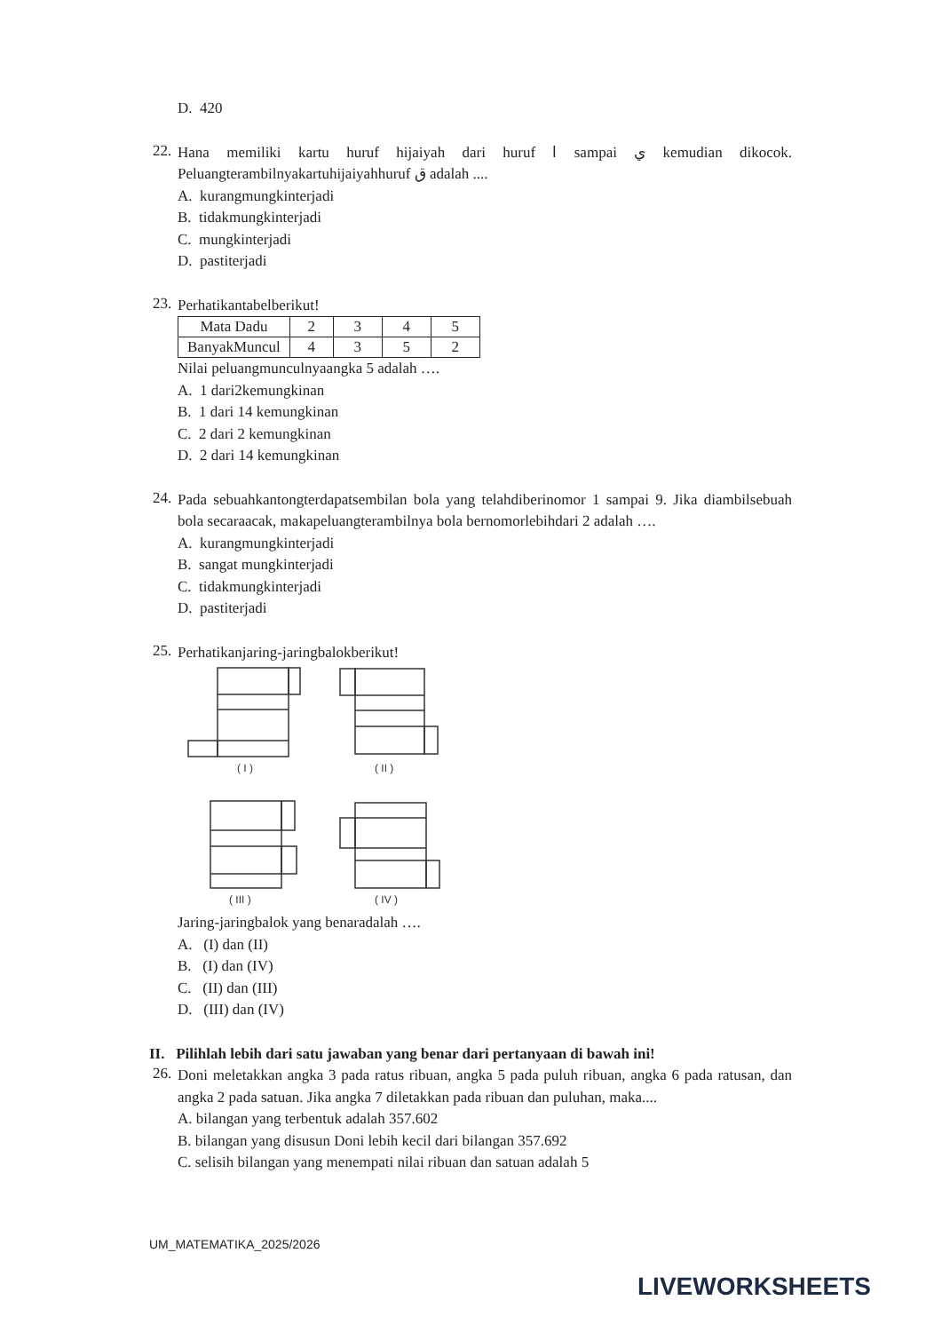D. 420
22.
Hana memiliki kartu huruf hijaiyah dari huruf ا sampai ي kemudian dikocok. Peluangterambilnyakartuhijaiyahhuruf ق adalah ....
A. kurangmungkinterjadi
B. tidakmungkinterjadi
C. mungkinterjadi
D. pastiterjadi
23.
Perhatikantabelberikut!
| Mata Dadu | 2 | 3 | 4 | 5 |
| BanyakMuncul | 4 | 3 | 5 | 2 |
Nilai peluangmunculnyaangka 5 adalah ….
A. 1 dari2kemungkinan
B. 1 dari 14 kemungkinan
C. 2 dari 2 kemungkinan
D. 2 dari 14 kemungkinan
24.
Pada sebuahkantongterdapatsembilan bola yang telahdiberinomor 1 sampai 9. Jika diambilsebuah bola secaraacak, makapeluangterambilnya bola bernomorlebihdari 2 adalah ….
A. kurangmungkinterjadi
B. sangat mungkinterjadi
C. tidakmungkinterjadi
D. pastiterjadi
25.
Perhatikanjaring-jaringbalokberikut!
( I )
( II )
( III )
( IV )
Jaring-jaringbalok yang benaradalah ….
A. (I) dan (II)
B. (I) dan (IV)
C. (II) dan (III)
D. (III) dan (IV)
II. Pilihlah lebih dari satu jawaban yang benar dari pertanyaan di bawah ini!
26.
Doni meletakkan angka 3 pada ratus ribuan, angka 5 pada puluh ribuan, angka 6 pada ratusan, dan angka 2 pada satuan. Jika angka 7 diletakkan pada ribuan dan puluhan, maka....
A. bilangan yang terbentuk adalah 357.602
B. bilangan yang disusun Doni lebih kecil dari bilangan 357.692
C. selisih bilangan yang menempati nilai ribuan dan satuan adalah 5
UM_MATEMATIKA_2025/2026
LIVEWORKSHEETS